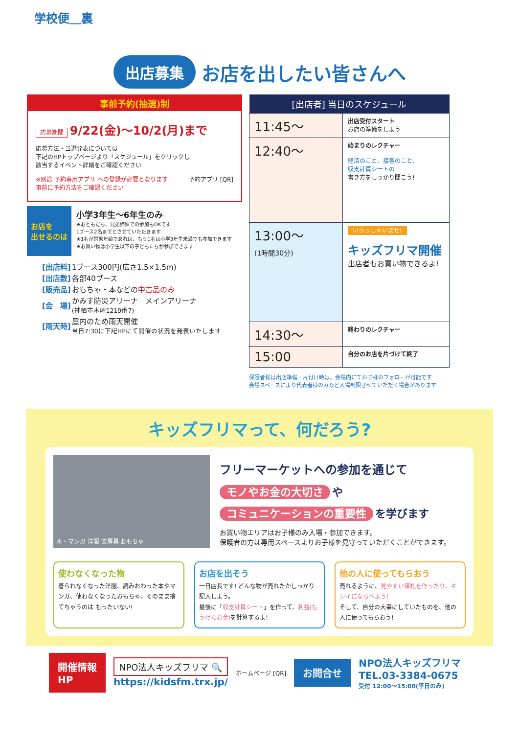学校便＿裏
出店募集 お店を出したい皆さんへ
事前予約(抽選)制
応募期間 9/22(金)〜10/2(月)まで
応募方法・当選発表については
下記のHPトップページより「スケジュール」をクリックし
該当するイベント詳細をご確認ください
予約アプリ [QR]
※別途 予約専用アプリ への登録が必要となります
事前に予約方法をご確認ください
お店を
出せるのは
小学3年生〜6年生のみ
★おともだち、兄弟姉妹での参加もOKです
1ブース2名までとさせていただきます
★1名が対象年齢であれば、もう1名は小学3年生未満でも参加できます
★お買い物は小学生以下の子どもたちが参加できます
| [出店料] | 1ブース300円(広さ1.5×1.5m) |
| [出店数] | 各部40ブース |
| [販売品] | おもちゃ・本などの 中古品のみ |
| [会 場] | かみす防災アリーナ メインアリーナ (神栖市木崎1219番7) |
| [雨天時] | 屋内のため雨天開催 当日7:30に下記HPにて開催の状況を発表いたします |
| [出店者] 当日のスケジュール | |
| --- | --- |
| 11:45〜 | 出店受付スタート お店の準備をしよう |
| 12:40〜 | 始まりのレクチャー 経済のこと、接客のこと、 収支計算シートの 書き方をしっかり聞こう! |
| 13:00〜 (1時間30分) | いらっしゃいませ! キッズフリマ開催 出店者もお買い物できるよ! |
| 14:30〜 | 終わりのレクチャー |
| 15:00 | 自分のお店を片づけて終了 |
保護者様は出店準備・片付け時は、会場内にてお子様のフォローが可能です
会場スペースにより代表者様のみなど入場制限させていただく場合があります
キッズフリマって、何だろう?
本・マンガ 洋服 文房具 おもちゃ
フリーマーケットへの参加を通じて
モノやお金の大切さ や
コミュニケーションの重要性 を学びます
お買い物エリアはお子様のみ入場・参加できます。
保護者の方は専用スペースよりお子様を見守っていただくことができます。
使わなくなった物
着られなくなった洋服、読みおわった本やマンガ、使わなくなったおもちゃ、そのまま捨てちゃうのは もったいない!
お店を出そう
一日店長です! どんな物が売れたかしっかり記入しよう。
最後に「収支計算シート」を作って、利益(もうけたお金) を計算するよ!
他の人に使ってもらおう
売れるように、見やすい値札を作ったり、キレイにならべよう!
そして、自分の大事にしていたものを、他の人に使ってもらおう!
開催情報
HP
NPO法人キッズフリマ 🔍
https://kidsfm.trx.jp/
ホームページ [QR]
お問合せ
NPO法人キッズフリマ
TEL.03-3384-0675
受付 12:00〜15:00(平日のみ)